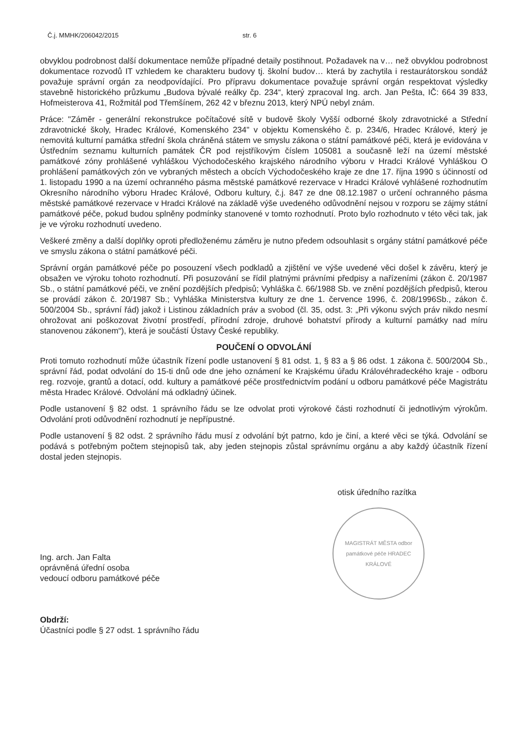Č.j. MMHK/206042/2015 str. 6
obvyklou podrobnost další dokumentace nemůže případné detaily postihnout. Požadavek na v… než obvyklou podrobnost dokumentace rozvodů IT vzhledem ke charakteru budovy tj. školní budov… která by zachytila i restaurátorskou sondáž považuje správní orgán za neodpovídající. Pro přípravu dokumentace považuje správní orgán respektovat výsledky stavebně historického průzkumu „Budova bývalé reálky čp. 234“, který zpracoval Ing. arch. Jan Pešta, IČ: 664 39 833, Hofmeisterova 41, Rožmitál pod Třemšínem, 262 42 v březnu 2013, který NPÚ nebyl znám.
Práce: "Záměr - generální rekonstrukce počítačové sítě v budově školy Vyšší odborné školy zdravotnické a Střední zdravotnické školy, Hradec Králové, Komenského 234" v objektu Komenského č. p. 234/6, Hradec Králové, který je nemovitá kulturní památka střední škola chráněná státem ve smyslu zákona o státní památkové péči, která je evidována v Ústředním seznamu kulturních památek ČR pod rejstříkovým číslem 105081 a současně leží na území městské památkové zóny prohlášené vyhláškou Východočeského krajského národního výboru v Hradci Králové Vyhláškou O prohlášení památkových zón ve vybraných městech a obcích Východočeského kraje ze dne 17. října 1990 s účinností od 1. listopadu 1990 a na území ochranného pásma městské památkové rezervace v Hradci Králové vyhlášené rozhodnutím Okresního národního výboru Hradec Králové, Odboru kultury, č.j. 847 ze dne 08.12.1987 o určení ochranného pásma městské památkové rezervace v Hradci Králové na základě výše uvedeného odůvodnění nejsou v rozporu se zájmy státní památkové péče, pokud budou splněny podmínky stanovené v tomto rozhodnutí. Proto bylo rozhodnuto v této věci tak, jak je ve výroku rozhodnutí uvedeno.
Veškeré změny a další doplňky oproti předloženému záměru je nutno předem odsouhlasit s orgány státní památkové péče ve smyslu zákona o státní památkové péči.
Správní orgán památkové péče po posouzení všech podkladů a zjištění ve výše uvedené věci došel k závěru, který je obsažen ve výroku tohoto rozhodnutí. Při posuzování se řídil platnými právními předpisy a nařízeními (zákon č. 20/1987 Sb., o státní památkové péči, ve znění pozdějších předpisů; Vyhláška č. 66/1988 Sb. ve znění pozdějších předpisů, kterou se provádí zákon č. 20/1987 Sb.; Vyhláška Ministerstva kultury ze dne 1. července 1996, č. 208/1996Sb., zákon č. 500/2004 Sb., správní řád) jakož i Listinou základních práv a svobod (čl. 35, odst. 3: „Při výkonu svých práv nikdo nesmí ohrožovat ani poškozovat životní prostředí, přírodní zdroje, druhové bohatství přírody a kulturní památky nad míru stanovenou zákonem“), která je součástí Ústavy České republiky.
POUČENÍ O ODVOLÁNÍ
Proti tomuto rozhodnutí může účastník řízení podle ustanovení § 81 odst. 1, § 83 a § 86 odst. 1 zákona č. 500/2004 Sb., správní řád, podat odvolání do 15-ti dnů ode dne jeho oznámení ke Krajskému úřadu Královéhradeckého kraje - odboru reg. rozvoje, grantů a dotací, odd. kultury a památkové péče prostřednictvím podání u odboru památkové péče Magistrátu města Hradec Králové. Odvolání má odkladný účinek.
Podle ustanovení § 82 odst. 1 správního řádu se lze odvolat proti výrokové části rozhodnutí či jednotlivým výrokům. Odvolání proti odůvodnění rozhodnutí je nepřípustné.
Podle ustanovení § 82 odst. 2 správního řádu musí z odvolání být patrno, kdo je činí, a které věci se týká. Odvolání se podává s potřebným počtem stejnopisů tak, aby jeden stejnopis zůstal správnímu orgánu a aby každý účastník řízení dostal jeden stejnopis.
Ing. arch. Jan Falta
oprávněná úřední osoba
vedoucí odboru památkové péče
otisk úředního razítka
MAGISTRÁT MĚSTA odbor památkové péče HRADEC KRÁLOVÉ
Obdrží:
Účastníci podle § 27 odst. 1 správního řádu